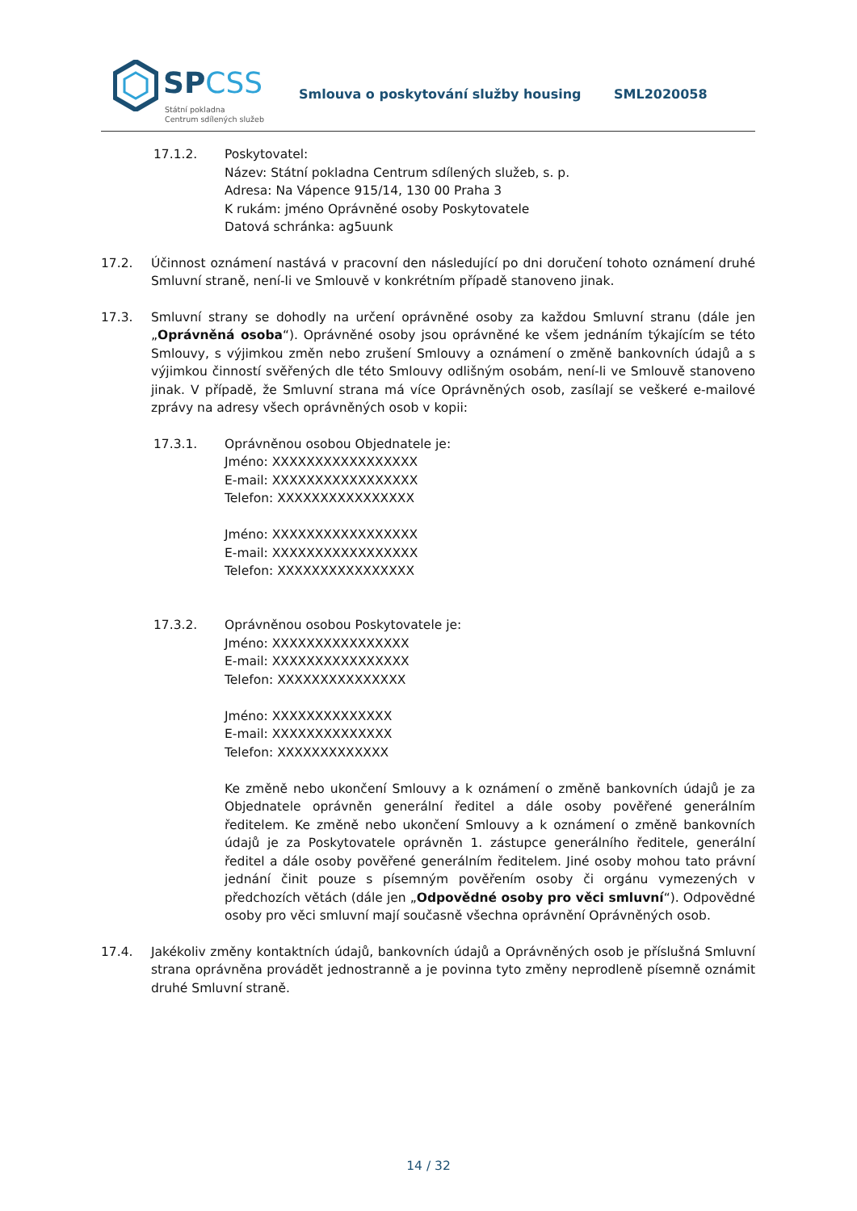SPCSS
Státní pokladna
Centrum sdílených služeb
Smlouva o poskytování služby housing SML2020058
17.1.2. Poskytovatel:
Název: Státní pokladna Centrum sdílených služeb, s. p.
Adresa: Na Vápence 915/14, 130 00 Praha 3
K rukám: jméno Oprávněné osoby Poskytovatele
Datová schránka: ag5uunk
17.2. Účinnost oznámení nastává v pracovní den následující po dni doručení tohoto oznámení druhé Smluvní straně, není-li ve Smlouvě v konkrétním případě stanoveno jinak.
17.3. Smluvní strany se dohodly na určení oprávněné osoby za každou Smluvní stranu (dále jen „Oprávněná osoba“). Oprávněné osoby jsou oprávněné ke všem jednáním týkajícím se této Smlouvy, s výjimkou změn nebo zrušení Smlouvy a oznámení o změně bankovních údajů a s výjimkou činností svěřených dle této Smlouvy odlišným osobám, není-li ve Smlouvě stanoveno jinak. V případě, že Smluvní strana má více Oprávněných osob, zasílají se veškeré e-mailové zprávy na adresy všech oprávněných osob v kopii:
17.3.1. Oprávněnou osobou Objednatele je:
Jméno: XXXXXXXXXXXXXXXXX
E-mail: XXXXXXXXXXXXXXXXX
Telefon: XXXXXXXXXXXXXXXX
Jméno: XXXXXXXXXXXXXXXXX
E-mail: XXXXXXXXXXXXXXXXX
Telefon: XXXXXXXXXXXXXXXX
17.3.2. Oprávněnou osobou Poskytovatele je:
Jméno: XXXXXXXXXXXXXXXX
E-mail: XXXXXXXXXXXXXXXX
Telefon: XXXXXXXXXXXXXXX
Jméno: XXXXXXXXXXXXXX
E-mail: XXXXXXXXXXXXXX
Telefon: XXXXXXXXXXXXX
Ke změně nebo ukončení Smlouvy a k oznámení o změně bankovních údajů je za Objednatele oprávněn generální ředitel a dále osoby pověřené generálním ředitelem. Ke změně nebo ukončení Smlouvy a k oznámení o změně bankovních údajů je za Poskytovatele oprávněn 1. zástupce generálního ředitele, generální ředitel a dále osoby pověřené generálním ředitelem. Jiné osoby mohou tato právní jednání činit pouze s písemným pověřením osoby či orgánu vymezených v předchozích větách (dále jen „Odpovědné osoby pro věci smluvní“). Odpovědné osoby pro věci smluvní mají současně všechna oprávnění Oprávněných osob.
17.4. Jakékoliv změny kontaktních údajů, bankovních údajů a Oprávněných osob je příslušná Smluvní strana oprávněna provádět jednostranně a je povinna tyto změny neprodleně písemně oznámit druhé Smluvní straně.
14 / 32